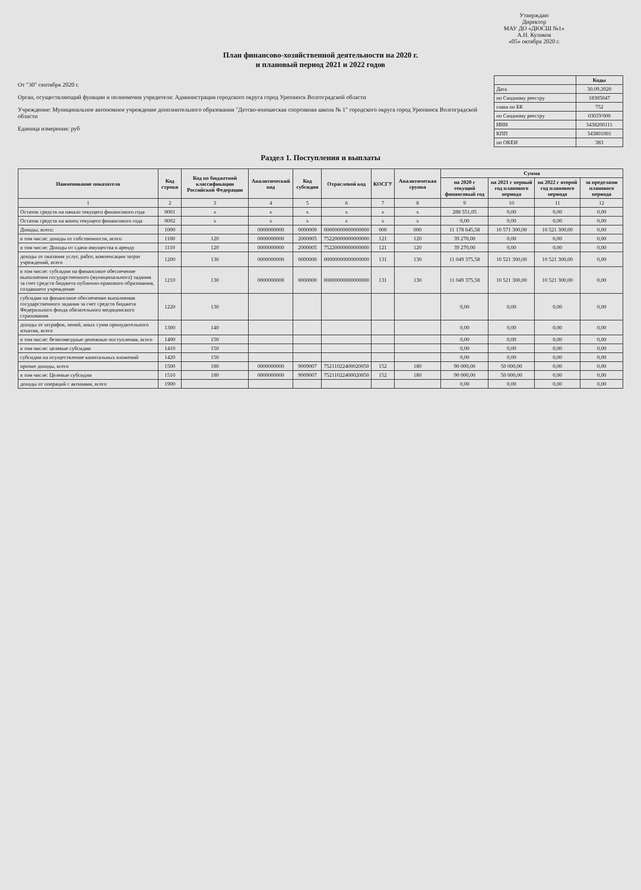Утверждаю
Директор
МАУ ДО «ДЮСШ №1»
А.Н. Куликов
«05» октября 2020 г.
План финансово-хозяйственной деятельности на 2020 г.
и плановый период 2021 и 2022 годов
От "30" сентября 2020 г.
Орган, осуществляющий функции и полномочия учредителя: Администрация городского округа город Урюпинск Волгоградской области
Учреждение: Муниципальное автономное учреждение дополнительного образования "Детско-юношеская спортивная школа № 1" городского округа город Урюпинск Волгоградской области
Единица измерения: руб
| | Коды |
| Дата | 30.09.2020 |
| по Сводному реестру | 18305047 |
| глава по БК | 752 |
| по Сводному реестру | 0303У000 |
| ИНН | 3438200111 |
| КПП | 343801001 |
| по ОКЕИ | 383 |
Раздел 1. Поступления и выплаты
| Наименование показателя | Код строки | Код по бюджетной классификации Российской Федерации | Аналитический код | Код субсидии | Отраслевой код | КОСГУ | Аналитическая группа | Сумма | | | |
| --- | --- | --- | --- | --- | --- | --- | --- | --- | --- | --- | --- |
| | | | | | | | | на 2020 г текущий финансовый год | на 2021 г первый год планового периода | на 2022 г второй год планового периода | за пределами планового периода |
| 1 | 2 | 3 | 4 | 5 | 6 | 7 | 8 | 9 | 10 | 11 | 12 |
| Остаток средств на начало текущего финансового года | 0001 | x | x | x | x | x | x | 288 551,05 | 0,00 | 0,00 | 0,00 |
| Остаток средств на конец текущего финансового года | 0002 | x | x | x | x | x | x | 0,00 | 0,00 | 0,00 | 0,00 |
| Доходы, всего: | 1000 | | 0000000000 | 0000000 | 00000000000000000 | 000 | 000 | 11 178 645,58 | 10 571 300,00 | 10 521 300,00 | 0,00 |
| в том числе: доходы от собственности, всего | 1100 | 120 | 0000000000 | 2000005 | 75220000000000000 | 121 | 120 | 39 270,00 | 0,00 | 0,00 | 0,00 |
| в том числе: Доходы от сдачи имущества в аренду | 1110 | 120 | 0000000000 | 2000005 | 75220000000000000 | 121 | 120 | 39 270,00 | 0,00 | 0,00 | 0,00 |
| доходы от оказания услуг, работ, компенсации затрат учреждений, всего | 1200 | 130 | 0000000000 | 0000000 | 00000000000000000 | 131 | 130 | 11 049 375,58 | 10 521 300,00 | 10 521 300,00 | 0,00 |
| в том числе: субсидии на финансовое обеспечение выполнения государственного (муниципального) задания за счет средств бюджета публично-правового образования, создавшего учреждение | 1210 | 130 | 0000000000 | 0000000 | 00000000000000000 | 131 | 130 | 11 049 375,58 | 10 521 300,00 | 10 521 300,00 | 0,00 |
| субсидии на финансовое обеспечение выполнения государственного задания за счет средств бюджета Федерального фонда обязательного медицинского страхования | 1220 | 130 | | | | | | 0,00 | 0,00 | 0,00 | 0,00 |
| доходы от штрафов, пеней, иных сумм принудительного изъятия, всего | 1300 | 140 | | | | | | 0,00 | 0,00 | 0,00 | 0,00 |
| в том числе: безвозмездные денежные поступления, всего | 1400 | 150 | | | | | | 0,00 | 0,00 | 0,00 | 0,00 |
| в том числе: целевые субсидии | 1410 | 150 | | | | | | 0,00 | 0,00 | 0,00 | 0,00 |
| субсидии на осуществление капитальных вложений | 1420 | 150 | | | | | | 0,00 | 0,00 | 0,00 | 0,00 |
| прочие доходы, всего | 1500 | 180 | 0000000000 | 9009007 | 75211022400020050 | 152 | 180 | 90 000,00 | 50 000,00 | 0,00 | 0,00 |
| в том числе: Целевые субсидии | 1510 | 180 | 0000000000 | 9009007 | 75211022400020050 | 152 | 180 | 90 000,00 | 50 000,00 | 0,00 | 0,00 |
| доходы от операций с активами, всего | 1900 | | | | | | | 0,00 | 0,00 | 0,00 | 0,00 |